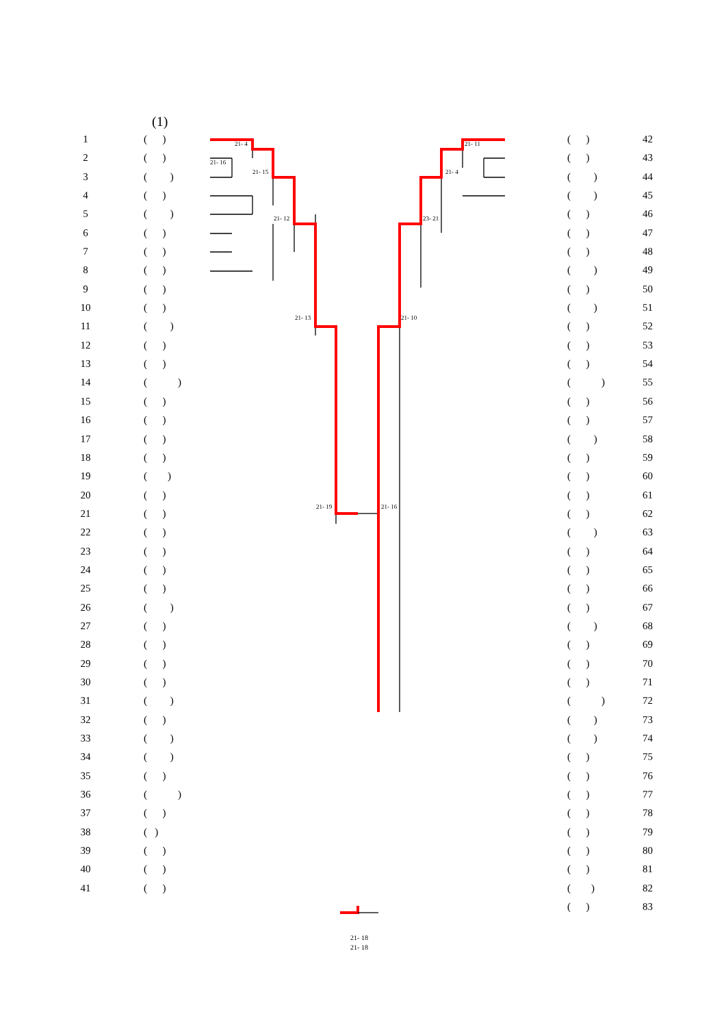(1)
1 ( )
2 ( )
3 ( )
4 ( )
5 ( )
6 ( )
7 ( )
8 ( )
9 ( )
10 ( )
11 ( )
12 ( )
13 ( )
14 ( )
15 ( )
16 ( )
17 ( )
18 ( )
19 ( )
20 ( )
21 ( )
22 ( )
23 ( )
24 ( )
25 ( )
26 ( )
27 ( )
28 ( )
29 ( )
30 ( )
31 ( )
32 ( )
33 ( )
34 ( )
35 ( )
36 ( )
37 ( )
38 ( )
39 ( )
40 ( )
41 ( )
21- 4
21- 16
21- 15
21- 12
21- 13
21- 19
21- 11
21- 4
23- 21
21- 10
21- 16
( ) 42
( ) 43
( )
44
( )
45
( ) 46
( ) 47
( ) 48
( )
49
( ) 50
( )
51
( ) 52
( ) 53
( ) 54
( )
55
( ) 56
( ) 57
( )
58
( ) 59
( ) 60
( ) 61
( ) 62
( )
63
( ) 64
( ) 65
( ) 66
( ) 67
( )
68
( ) 69
( ) 70
( ) 71
( )
72
( )
73
( )
74
( ) 75
( ) 76
( ) 77
( ) 78
( ) 79
( ) 80
( ) 81
( ) 82
( ) 83
21- 18
21- 18